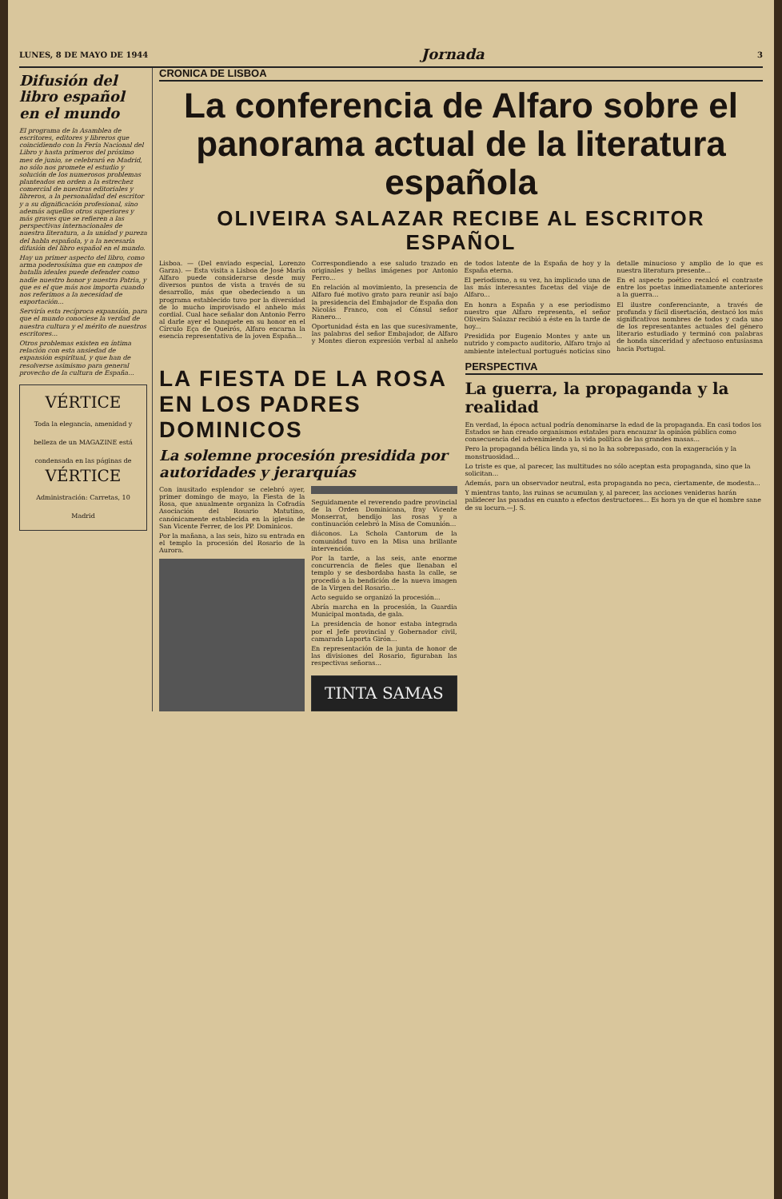LUNES, 8 DE MAYO DE 1944 Jornada 3
Difusión del libro español en el mundo
El programa de la Asamblea de escritores, editores y libreros que coincidiendo con la Feria Nacional del Libro y hasta primeros del próximo mes de junio, se celebrará en Madrid, no sólo nos promete el estudio y solución de los numerosos problemas planteados en orden a la estrechez comercial de nuestras editoriales y libreros, a la personalidad del escritor y a su dignificación profesional, sino además aquellos otros superiores y más graves que se refieren a las perspectivas internacionales de nuestra literatura, a la unidad y pureza del habla española, y a la necesaria difusión del libro español en el mundo.
Hay un primer aspecto del libro, como arma poderosísima que en campos de batalla ideales puede defender como nadie nuestro honor y nuestra Patria, y que es el que más nos importa cuando nos referimos a la necesidad de exportación...
Serviría esta recíproca expansión, para que el mundo conociese la verdad de nuestra cultura y el mérito de nuestros escritores...
Otros problemas existen en íntima relación con esta ansiedad de expansión espiritual, y que han de resolverse asimismo para general provecho de la cultura de España...
VÉRTICE
Toda la elegancia, amenidad y belleza de un MAGAZINE está condensada en las páginas de
VÉRTICE
Administración: Carretas, 10 Madrid
CRONICA DE LISBOA
La conferencia de Alfaro sobre el panorama actual de la literatura española
OLIVEIRA SALAZAR RECIBE AL ESCRITOR ESPAÑOL
Lisboa. — (Del enviado especial, Lorenzo Garza). — Esta visita a Lisboa de José María Alfaro puede considerarse desde muy diversos puntos de vista a través de su desarrollo, más que obedeciendo a un programa establecido tuvo por la diversidad de lo mucho improvisado el anhelo más cordial. Cual hace señalar don Antonio Ferro al darle ayer el banquete en su honor en el Círculo Eça de Queirós, Alfaro encarna la esencia representativa de la joven España...
Correspondiendo a ese saludo trazado en originales y bellas imágenes por Antonio Ferro...
En relación al movimiento, la presencia de Alfaro fué motivo grato para reunir así bajo la presidencia del Embajador de España don Nicolás Franco, con el Cónsul señor Ranero...
Oportunidad ésta en las que sucesivamente, las palabras del señor Embajador, de Alfaro y Montes dieron expresión verbal al anhelo de todos latente de la España de hoy y la España eterna.
El periodismo, a su vez, ha implicado una de las más interesantes facetas del viaje de Alfaro...
En honra a España y a ese periodismo nuestro que Alfaro representa, el señor Oliveira Salazar recibió a éste en la tarde de hoy...
Presidida por Eugenio Montes y ante un nutrido y compacto auditorio, Alfaro trajo al ambiente intelectual portugués noticias sino detalle minucioso y amplio de lo que es nuestra literatura presente...
En el aspecto poético recalcó el contraste entre los poetas inmediatamente anteriores a la guerra...
El ilustre conferenciante, a través de profunda y fácil disertación, destacó los más significativos nombres de todos y cada uno de los representantes actuales del género literario estudiado y terminó con palabras de honda sinceridad y afectuoso entusiasma hacia Portugal.
LA FIESTA DE LA ROSA EN LOS PADRES DOMINICOS
La solemne procesión presidida por autoridades y jerarquías
Con inusitado esplendor se celebró ayer, primer domingo de mayo, la Fiesta de la Rosa, que anualmente organiza la Cofradía Asociación del Rosario Matutino, canónicamente establecida en la iglesia de San Vicente Ferrer, de los PP. Dominicos.
Por la mañana, a las seis, hizo su entrada en el templo la procesión del Rosario de la Aurora.
Seguidamente el reverendo padre provincial de la Orden Dominicana, fray Vicente Monserrat, bendijo las rosas y a continuación celebró la Misa de Comunión...
diáconos. La Schola Cantorum de la comunidad tuvo en la Misa una brillante intervención.
Por la tarde, a las seis, ante enorme concurrencia de fieles que llenaban el templo y se desbordaba hasta la calle, se procedió a la bendición de la nueva imagen de la Virgen del Rosario...
Acto seguido se organizó la procesión...
Abría marcha en la procesión, la Guardia Municipal montada, de gala.
La presidencia de honor estaba integrada por el Jefe provincial y Gobernador civil, camarada Laporta Girón...
En representación de la junta de honor de las divisiones del Rosario, figuraban las respectivas señoras...
TINTA SAMAS
PERSPECTIVA
La guerra, la propaganda y la realidad
En verdad, la época actual podría denominarse la edad de la propaganda. En casi todos los Estados se han creado organismos estatales para encauzar la opinión pública como consecuencia del advenimiento a la vida política de las grandes masas...
Pero la propaganda bélica linda ya, si no la ha sobrepasado, con la exageración y la monstruosidad...
Lo triste es que, al parecer, las multitudes no sólo aceptan esta propaganda, sino que la solicitan...
Además, para un observador neutral, esta propaganda no peca, ciertamente, de modesta...
Y mientras tanto, las ruinas se acumulan y, al parecer, las acciones venideras harán palidecer las pasadas en cuanto a efectos destructores... Es hora ya de que el hombre sane de su locura.—J. S.